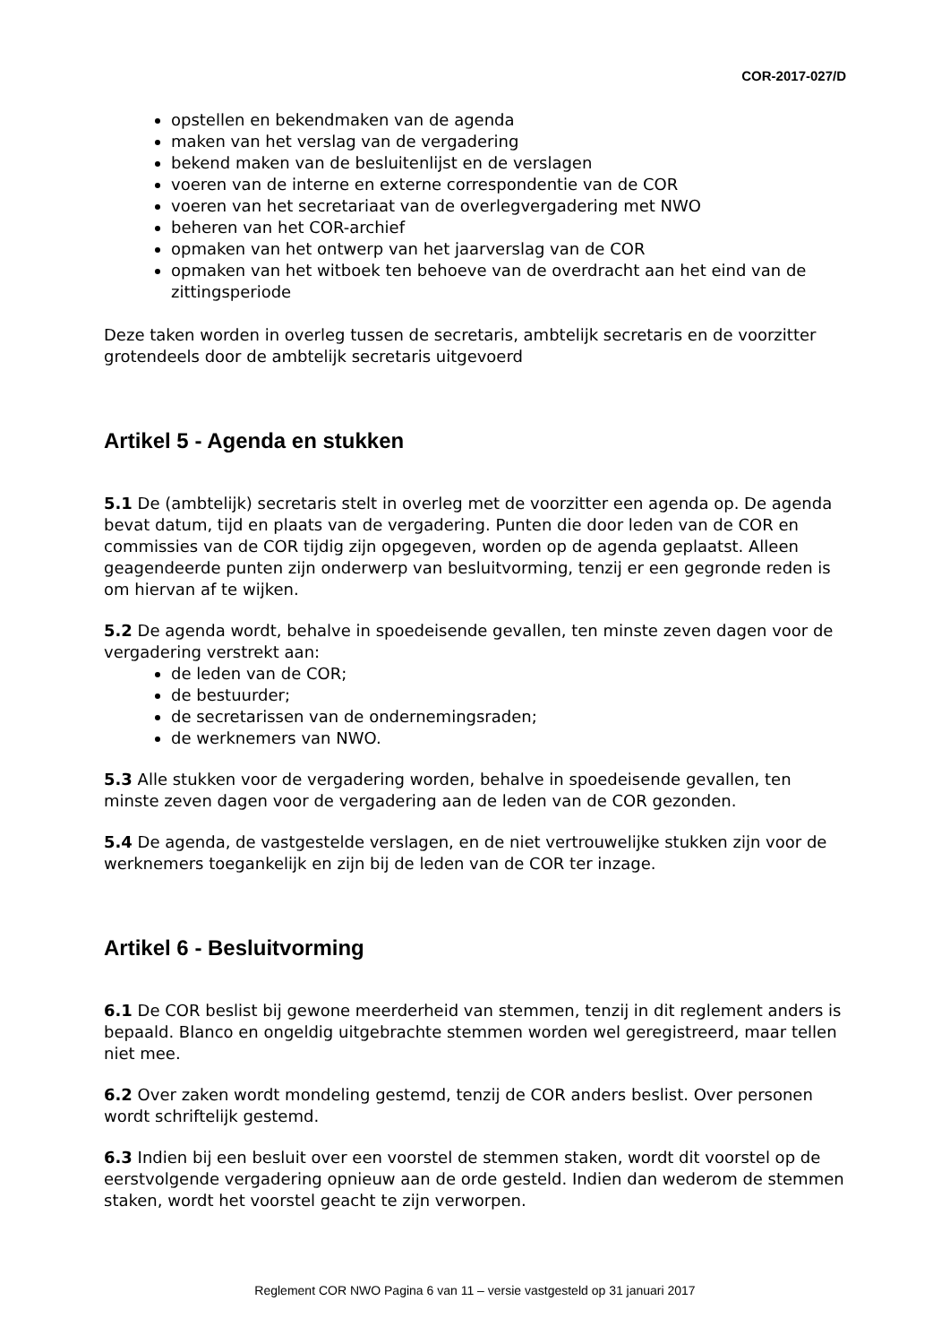COR-2017-027/D
opstellen en bekendmaken van de agenda
maken van het verslag van de vergadering
bekend maken van de besluitenlijst en de verslagen
voeren van de interne en externe correspondentie van de COR
voeren van het secretariaat van de overlegvergadering met NWO
beheren van het COR-archief
opmaken van het ontwerp van het jaarverslag van de COR
opmaken van het witboek ten behoeve van de overdracht aan het eind van de zittingsperiode
Deze taken worden in overleg tussen de secretaris, ambtelijk secretaris en de voorzitter grotendeels door de ambtelijk secretaris uitgevoerd
Artikel 5 - Agenda en stukken
5.1 De (ambtelijk) secretaris stelt in overleg met de voorzitter een agenda op. De agenda bevat datum, tijd en plaats van de vergadering. Punten die door leden van de COR en commissies van de COR tijdig zijn opgegeven, worden op de agenda geplaatst. Alleen geagendeerde punten zijn onderwerp van besluitvorming, tenzij er een gegronde reden is om hiervan af te wijken.
5.2 De agenda wordt, behalve in spoedeisende gevallen, ten minste zeven dagen voor de vergadering verstrekt aan:
de leden van de COR;
de bestuurder;
de secretarissen van de ondernemingsraden;
de werknemers van NWO.
5.3 Alle stukken voor de vergadering worden, behalve in spoedeisende gevallen, ten minste zeven dagen voor de vergadering aan de leden van de COR gezonden.
5.4 De agenda, de vastgestelde verslagen, en de niet vertrouwelijke stukken zijn voor de werknemers toegankelijk en zijn bij de leden van de COR ter inzage.
Artikel 6 - Besluitvorming
6.1 De COR beslist bij gewone meerderheid van stemmen, tenzij in dit reglement anders is bepaald. Blanco en ongeldig uitgebrachte stemmen worden wel geregistreerd, maar tellen niet mee.
6.2 Over zaken wordt mondeling gestemd, tenzij de COR anders beslist. Over personen wordt schriftelijk gestemd.
6.3 Indien bij een besluit over een voorstel de stemmen staken, wordt dit voorstel op de eerstvolgende vergadering opnieuw aan de orde gesteld. Indien dan wederom de stemmen staken, wordt het voorstel geacht te zijn verworpen.
Reglement COR NWO Pagina 6 van 11 – versie vastgesteld op 31 januari 2017